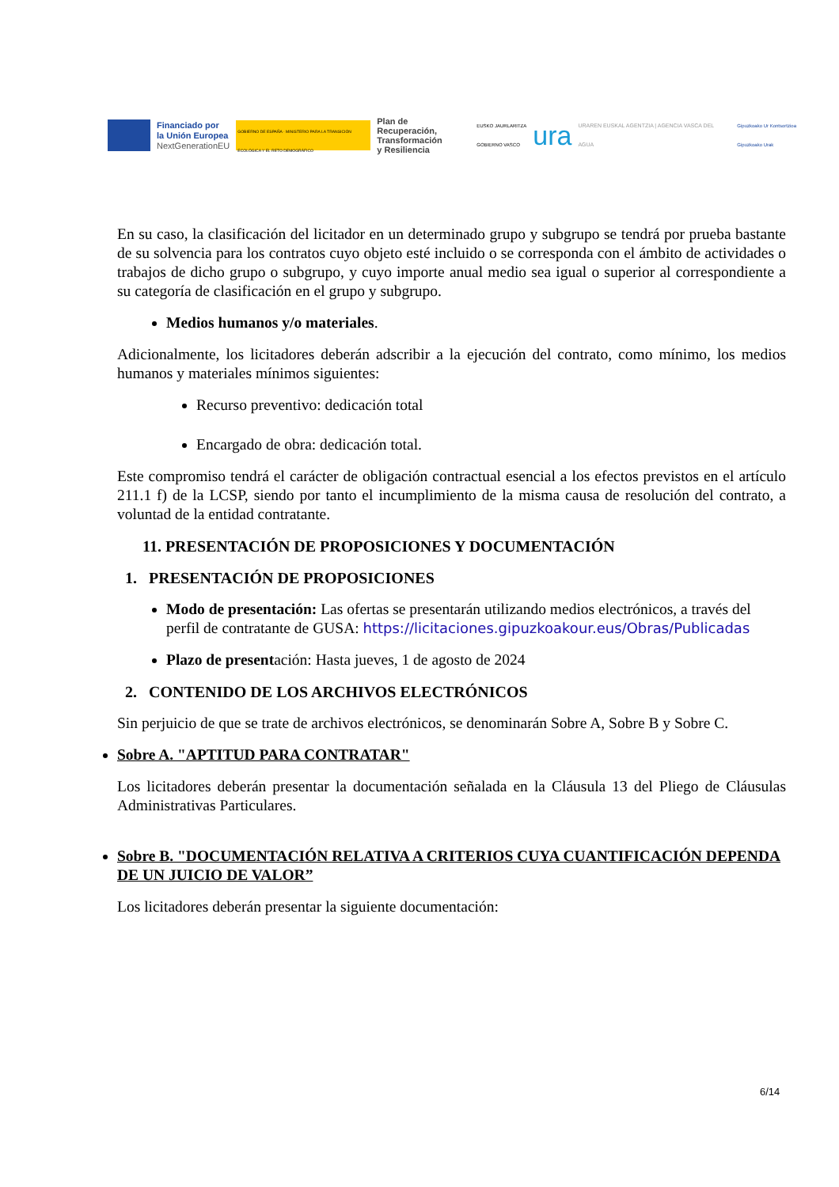Financiado por
la Unión Europea
NextGenerationEU
GOBIERNO DE ESPAÑA · MINISTERIO PARA LA TRANSICIÓN ECOLÓGICA Y EL RETO DEMOGRÁFICO
Plan de Recuperación,
Transformación
y Resiliencia
EUSKO JAURLARITZA
GOBIERNO VASCO
ura
URAREN EUSKAL AGENTZIA | AGENCIA VASCA DEL AGUA
Gipuzkoako Ur Kontsortzioa
Gipuzkoako Urak
En su caso, la clasificación del licitador en un determinado grupo y subgrupo se tendrá por prueba bastante de su solvencia para los contratos cuyo objeto esté incluido o se corresponda con el ámbito de actividades o trabajos de dicho grupo o subgrupo, y cuyo importe anual medio sea igual o superior al correspondiente a su categoría de clasificación en el grupo y subgrupo.
Medios humanos y/o materiales.
Adicionalmente, los licitadores deberán adscribir a la ejecución del contrato, como mínimo, los medios humanos y materiales mínimos siguientes:
Recurso preventivo: dedicación total
Encargado de obra: dedicación total.
Este compromiso tendrá el carácter de obligación contractual esencial a los efectos previstos en el artículo 211.1 f) de la LCSP, siendo por tanto el incumplimiento de la misma causa de resolución del contrato, a voluntad de la entidad contratante.
11. PRESENTACIÓN DE PROPOSICIONES Y DOCUMENTACIÓN
1. PRESENTACIÓN DE PROPOSICIONES
Modo de presentación: Las ofertas se presentarán utilizando medios electrónicos, a través del perfil de contratante de GUSA: https://licitaciones.gipuzkoakour.eus/Obras/Publicadas
Plazo de presentación: Hasta jueves, 1 de agosto de 2024
2. CONTENIDO DE LOS ARCHIVOS ELECTRÓNICOS
Sin perjuicio de que se trate de archivos electrónicos, se denominarán Sobre A, Sobre B y Sobre C.
Sobre A. "APTITUD PARA CONTRATAR"
Los licitadores deberán presentar la documentación señalada en la Cláusula 13 del Pliego de Cláusulas Administrativas Particulares.
Sobre B. "DOCUMENTACIÓN RELATIVA A CRITERIOS CUYA CUANTIFICACIÓN DEPENDA DE UN JUICIO DE VALOR”
Los licitadores deberán presentar la siguiente documentación:
6/14